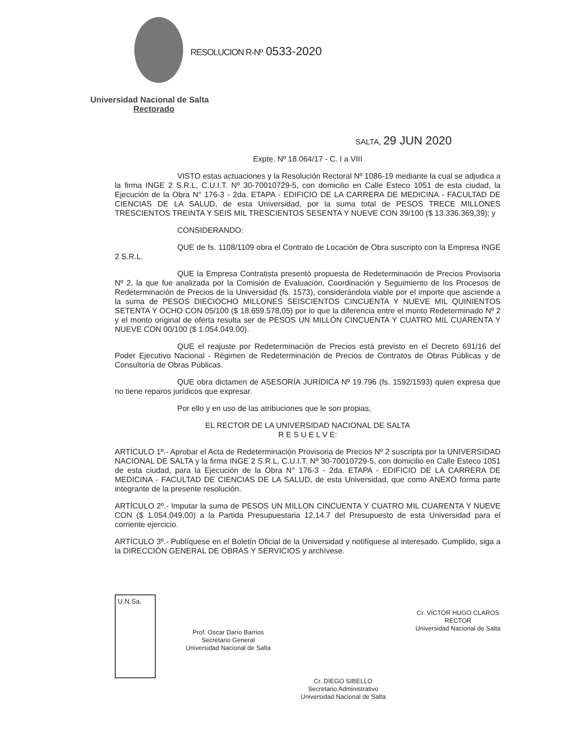RESOLUCION R-Nº 0533-2020
Universidad Nacional de Salta
Rectorado
SALTA, 29 JUN 2020
Expte. Nº 18.064/17 - C. I a VIII
VISTO estas actuaciones y la Resolución Rectoral Nº 1086-19 mediante la cual se adjudica a la firma INGE 2 S.R.L, C.U.I.T. Nº 30-70010729-5, con domicilio en Calle Esteco 1051 de esta ciudad, la Ejecución de la Obra N° 176-3 - 2da. ETAPA - EDIFICIO DE LA CARRERA DE MEDICINA - FACULTAD DE CIENCIAS DE LA SALUD, de esta Universidad, por la suma total de PESOS TRECE MILLONES TRESCIENTOS TREINTA Y SEIS MIL TRESCIENTOS SESENTA Y NUEVE CON 39/100 ($ 13.336.369,39); y
CONSIDERANDO:
QUE de fs. 1108/1109 obra el Contrato de Locación de Obra suscripto con la Empresa INGE 2 S.R.L.
QUE la Empresa Contratista presentó propuesta de Redeterminación de Precios Provisoria Nº 2, la que fue analizada por la Comisión de Evaluación, Coordinación y Seguimiento de los Procesos de Redeterminación de Precios de la Universidad (fs. 1573), considerándola viable por el importe que asciende a la suma de PESOS DIECIOCHO MILLONES SEISCIENTOS CINCUENTA Y NUEVE MIL QUINIENTOS SETENTA Y OCHO CON 05/100 ($ 18.659.578,05) por lo que la diferencia entre el monto Redeterminado Nº 2 y el monto original de oferta resulta ser de PESOS UN MILLÓN CINCUENTA Y CUATRO MIL CUARENTA Y NUEVE CON 00/100 ($ 1.054.049,00).
QUE el reajuste por Redeterminación de Precios está previsto en el Decreto 691/16 del Poder Ejecutivo Nacional - Régimen de Redeterminación de Precios de Contratos de Obras Públicas y de Consultoría de Obras Públicas.
QUE obra dictamen de ASESORÍA JURÍDICA Nº 19.796 (fs. 1592/1593) quien expresa que no tiene reparos jurídicos que expresar.
Por ello y en uso de las atribuciones que le son propias,
EL RECTOR DE LA UNIVERSIDAD NACIONAL DE SALTA
R E S U E L V E:
ARTÍCULO 1º.- Aprobar el Acta de Redeterminación Provisoria de Precios Nº 2 suscripta por la UNIVERSIDAD NACIONAL DE SALTA y la firma INGE 2 S.R.L, C.U.I.T. Nº 30-70010729-5, con domicilio en Calle Esteco 1051 de esta ciudad, para la Ejecución de la Obra N° 176-3 - 2da. ETAPA - EDIFICIO DE LA CARRERA DE MEDICINA - FACULTAD DE CIENCIAS DE LA SALUD, de esta Universidad, que como ANEXO forma parte integrante de la presente resolución.
ARTÍCULO 2º.- Imputar la suma de PESOS UN MILLON CINCUENTA Y CUATRO MIL CUARENTA Y NUEVE CON ($ 1.054.049,00) a la Partida Presupuestaria 12.14.7 del Presupuesto de esta Universidad para el corriente ejercicio.
ARTÍCULO 3º.- Publíquese en el Boletín Oficial de la Universidad y notifíquese al interesado. Cumplido, siga a la DIRECCIÓN GENERAL DE OBRAS Y SERVICIOS y archívese.
U.N.Sa.
Prof. Oscar Darío Barrios
Secretario General
Universidad Nacional de Salta
Cr. DIEGO SIBELLO
Secretario Administrativo
Universidad Nacional de Salta
Cr. VÍCTOR HUGO CLAROS
RECTOR
Universidad Nacional de Salta